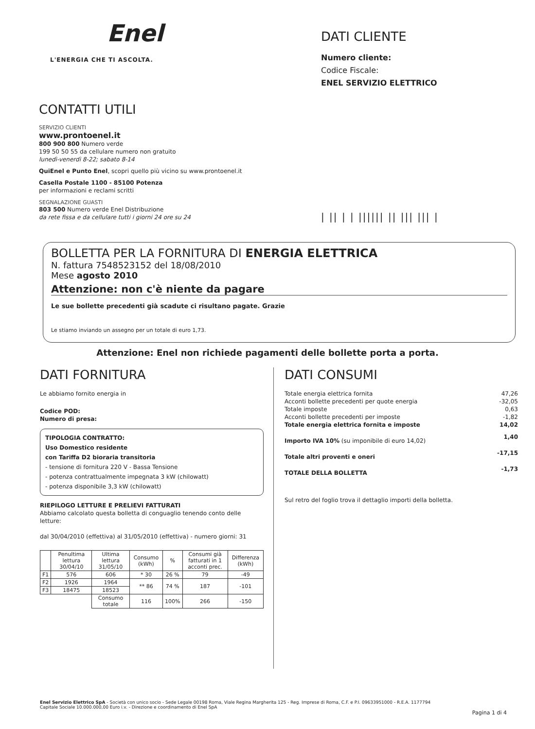Enel
L'ENERGIA CHE TI ASCOLTA.
CONTATTI UTILI
SERVIZIO CLIENTI
www.prontoenel.it
800 900 800 Numero verde
199 50 50 55 da cellulare numero non gratuito
lunedì-venerdì 8-22; sabato 8-14
QuiEnel e Punto Enel, scopri quello più vicino su www.prontoenel.it
Casella Postale 1100 - 85100 Potenza
per informazioni e reclami scritti
SEGNALAZIONE GUASTI
803 500 Numero verde Enel Distribuzione
da rete fissa e da cellulare tutti i giorni 24 ore su 24
DATI CLIENTE
Numero cliente:
Codice Fiscale:
ENEL SERVIZIO ELETTRICO
| || | | |||||| || ||| ||| |
BOLLETTA PER LA FORNITURA DI ENERGIA ELETTRICA
N. fattura 7548523152 del 18/08/2010
Mese agosto 2010
Attenzione: non c'è niente da pagare
Le sue bollette precedenti già scadute ci risultano pagate. Grazie
Le stiamo inviando un assegno per un totale di euro 1,73.
Attenzione: Enel non richiede pagamenti delle bollette porta a porta.
DATI FORNITURA
Le abbiamo fornito energia in
Codice POD:
Numero di presa:
TIPOLOGIA CONTRATTO:
Uso Domestico residente
con Tariffa D2 bioraria transitoria
- tensione di fornitura 220 V - Bassa Tensione
- potenza contrattualmente impegnata 3 kW (chilowatt)
- potenza disponibile 3,3 kW (chilowatt)
RIEPILOGO LETTURE E PRELIEVI FATTURATI
Abbiamo calcolato questa bolletta di conguaglio tenendo conto delle letture:
dal 30/04/2010 (effettiva) al 31/05/2010 (effettiva) - numero giorni: 31
| | Penultima lettura 30/04/10 | Ultima lettura 31/05/10 | Consumo (kWh) | % | Consumi già fatturati in 1 acconti prec. | Differenza (kWh) |
| --- | --- | --- | --- | --- | --- | --- |
| F1 | 576 | 606 | * 30 | 26 % | 79 | -49 |
| F2 | 1926 | 1964 | ** 86 | 74 % | 187 | -101 |
| F3 | 18475 | 18523 | | | | |
| | | Consumo totale | 116 | 100% | 266 | -150 |
DATI CONSUMI
| Totale energia elettrica fornita | 47,26 |
| Acconti bollette precedenti per quote energia | -32,05 |
| Totale imposte | 0,63 |
| Acconti bollette precedenti per imposte | -1,82 |
| Totale energia elettrica fornita e imposte | 14,02 |
| Importo IVA 10% (su imponibile di euro 14,02) | 1,40 |
| Totale altri proventi e oneri | -17,15 |
| TOTALE DELLA BOLLETTA | -1,73 |
Sul retro del foglio trova il dettaglio importi della bolletta.
Enel Servizio Elettrico SpA - Società con unico socio - Sede Legale 00198 Roma, Viale Regina Margherita 125 - Reg. Imprese di Roma, C.F. e P.I. 09633951000 - R.E.A. 1177794
Capitale Sociale 10.000.000,00 Euro i.v. - Direzione e coordinamento di Enel SpA
Pagina 1 di 4